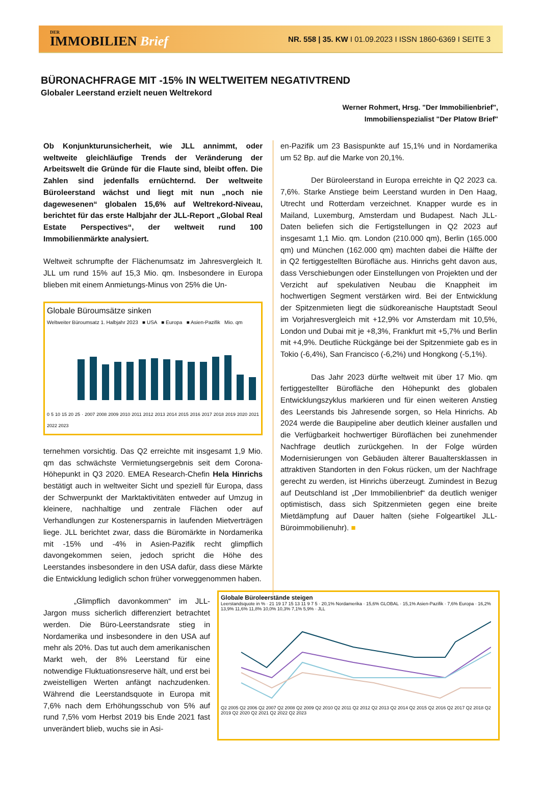DER
IMMOBILIEN Brief
NR. 558 | 35. KW I 01.09.2023 I ISSN 1860-6369 I SEITE 3
BÜRONACHFRAGE MIT -15% IN WELTWEITEM NEGATIVTREND
Globaler Leerstand erzielt neuen Weltrekord
Werner Rohmert, Hrsg. "Der Immobilienbrief",
Immobilienspezialist "Der Platow Brief"
Ob Konjunkturunsicherheit, wie JLL annimmt, oder weltweite gleichläufige Trends der Veränderung der Arbeitswelt die Gründe für die Flaute sind, bleibt offen. Die Zahlen sind jedenfalls ernüchternd. Der weltweite Büroleerstand wächst und liegt mit nun „noch nie dagewesenen“ globalen 15,6% auf Weltrekord-Niveau, berichtet für das erste Halbjahr der JLL-Report „Global Real Estate Perspectives“, der weltweit rund 100 Immobilienmärkte analysiert.
Weltweit schrumpfte der Flächenumsatz im Jahresvergleich lt. JLL um rund 15% auf 15,3 Mio. qm. Insbesondere in Europa blieben mit einem Anmietungs-Minus von 25% die Un-
Globale Büroumsätze sinken
Weltweiter Büroumsatz 1. Halbjahr 2023 ■ USA ■ Europa ■ Asien-Pazifik Mio. qm
0 5 10 15 20 25 · 2007 2008 2009 2010 2011 2012 2013 2014 2015 2016 2017 2018 2019 2020 2021 2022 2023
ternehmen vorsichtig. Das Q2 erreichte mit insgesamt 1,9 Mio. qm das schwächste Vermietungsergebnis seit dem Corona-Höhepunkt in Q3 2020. EMEA Research-Chefin Hela Hinrichs bestätigt auch in weltweiter Sicht und speziell für Europa, dass der Schwerpunkt der Marktaktivitäten entweder auf Umzug in kleinere, nachhaltige und zentrale Flächen oder auf Verhandlungen zur Kostenersparnis in laufenden Mietverträgen liege. JLL berichtet zwar, dass die Büromärkte in Nordamerika mit -15% und -4% in Asien-Pazifik recht glimpflich davongekommen seien, jedoch spricht die Höhe des Leerstandes insbesondere in den USA dafür, dass diese Märkte die Entwicklung lediglich schon früher vorweggenommen haben.
en-Pazifik um 23 Basispunkte auf 15,1% und in Nordamerika um 52 Bp. auf die Marke von 20,1%.
Der Büroleerstand in Europa erreichte in Q2 2023 ca. 7,6%. Starke Anstiege beim Leerstand wurden in Den Haag, Utrecht und Rotterdam verzeichnet. Knapper wurde es in Mailand, Luxemburg, Amsterdam und Budapest. Nach JLL-Daten beliefen sich die Fertigstellungen in Q2 2023 auf insgesamt 1,1 Mio. qm. London (210.000 qm), Berlin (165.000 qm) und München (162.000 qm) machten dabei die Hälfte der in Q2 fertiggestellten Bürofläche aus. Hinrichs geht davon aus, dass Verschiebungen oder Einstellungen von Projekten und der Verzicht auf spekulativen Neubau die Knappheit im hochwertigen Segment verstärken wird. Bei der Entwicklung der Spitzenmieten liegt die südkoreanische Hauptstadt Seoul im Vorjahresvergleich mit +12,9% vor Amsterdam mit 10,5%, London und Dubai mit je +8,3%, Frankfurt mit +5,7% und Berlin mit +4,9%. Deutliche Rückgänge bei der Spitzenmiete gab es in Tokio (-6,4%), San Francisco (-6,2%) und Hongkong (-5,1%).
Das Jahr 2023 dürfte weltweit mit über 17 Mio. qm fertiggestellter Bürofläche den Höhepunkt des globalen Entwicklungszyklus markieren und für einen weiteren Anstieg des Leerstands bis Jahresende sorgen, so Hela Hinrichs. Ab 2024 werde die Baupipeline aber deutlich kleiner ausfallen und die Verfügbarkeit hochwertiger Büroflächen bei zunehmender Nachfrage deutlich zurückgehen. In der Folge würden Modernisierungen von Gebäuden älterer Baualtersklassen in attraktiven Standorten in den Fokus rücken, um der Nachfrage gerecht zu werden, ist Hinrichs überzeugt. Zumindest in Bezug auf Deutschland ist „Der Immobilienbrief“ da deutlich weniger optimistisch, dass sich Spitzenmieten gegen eine breite Mietdämpfung auf Dauer halten (siehe Folgeartikel JLL-Büroimmobilienuhr). ■
„Glimpflich davonkommen“ im JLL-Jargon muss sicherlich differenziert betrachtet werden. Die Büro-Leerstandsrate stieg in Nordamerika und insbesondere in den USA auf mehr als 20%. Das tut auch dem amerikanischen Markt weh, der 8% Leerstand für eine notwendige Fluktuationsreserve hält, und erst bei zweistelligen Werten anfängt nachzudenken. Während die Leerstandsquote in Europa mit 7,6% nach dem Erhöhungsschub von 5% auf rund 7,5% vom Herbst 2019 bis Ende 2021 fast unverändert blieb, wuchs sie in Asi-
Globale Büroleerstände steigen
Leerstandsquote in % · 21 19 17 15 13 11 9 7 5 · 20,1% Nordamerika · 15,6% GLOBAL · 15,1% Asien-Pazifik · 7,6% Europa · 16,2% 13,9% 11,6% 11,8% 10,0% 10,3% 7,1% 5,9% · JLL
Q2 2005 Q2 2006 Q2 2007 Q2 2008 Q2 2009 Q2 2010 Q2 2011 Q2 2012 Q2 2013 Q2 2014 Q2 2015 Q2 2016 Q2 2017 Q2 2018 Q2 2019 Q2 2020 Q2 2021 Q2 2022 Q2 2023